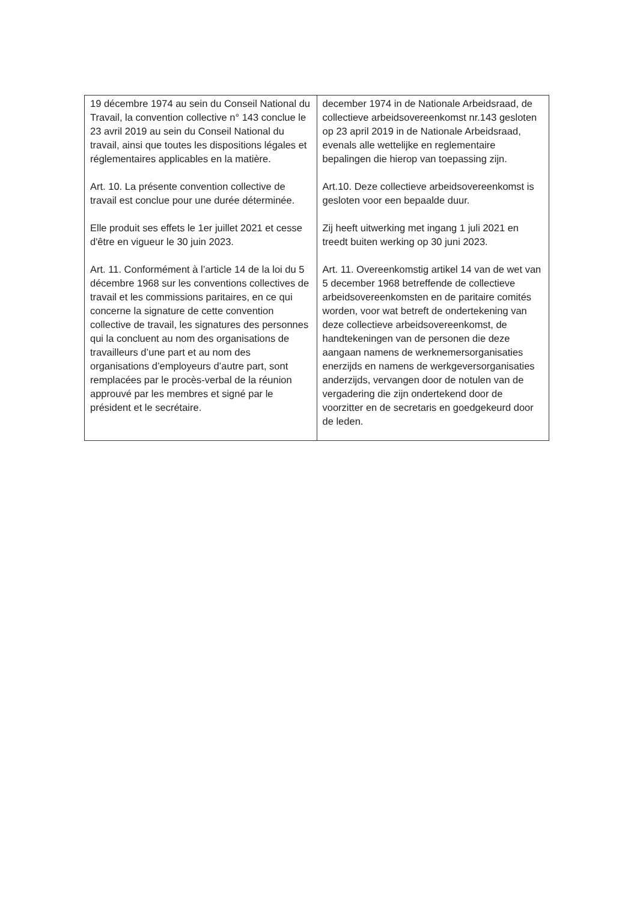| 19 décembre 1974 au sein du Conseil National du Travail, la convention collective n° 143 conclue le 23 avril 2019 au sein du Conseil National du travail, ainsi que toutes les dispositions légales et réglementaires applicables en la matière. Art. 10. La présente convention collective de travail est conclue pour une durée déterminée. Elle produit ses effets le 1er juillet 2021 et cesse d'être en vigueur le 30 juin 2023. Art. 11. Conformément à l’article 14 de la loi du 5 décembre 1968 sur les conventions collectives de travail et les commissions paritaires, en ce qui concerne la signature de cette convention collective de travail, les signatures des personnes qui la concluent au nom des organisations de travailleurs d’une part et au nom des organisations d’employeurs d’autre part, sont remplacées par le procès-verbal de la réunion approuvé par les membres et signé par le président et le secrétaire. | december 1974 in de Nationale Arbeidsraad, de collectieve arbeidsovereenkomst nr.143 gesloten op 23 april 2019 in de Nationale Arbeidsraad, evenals alle wettelijke en reglementaire bepalingen die hierop van toepassing zijn. Art.10. Deze collectieve arbeidsovereenkomst is gesloten voor een bepaalde duur. Zij heeft uitwerking met ingang 1 juli 2021 en treedt buiten werking op 30 juni 2023. Art. 11. Overeenkomstig artikel 14 van de wet van 5 december 1968 betreffende de collectieve arbeidsovereenkomsten en de paritaire comités worden, voor wat betreft de ondertekening van deze collectieve arbeidsovereenkomst, de handtekeningen van de personen die deze aangaan namens de werknemersorganisaties enerzijds en namens de werkgeversorganisaties anderzijds, vervangen door de notulen van de vergadering die zijn ondertekend door de voorzitter en de secretaris en goedgekeurd door de leden. |